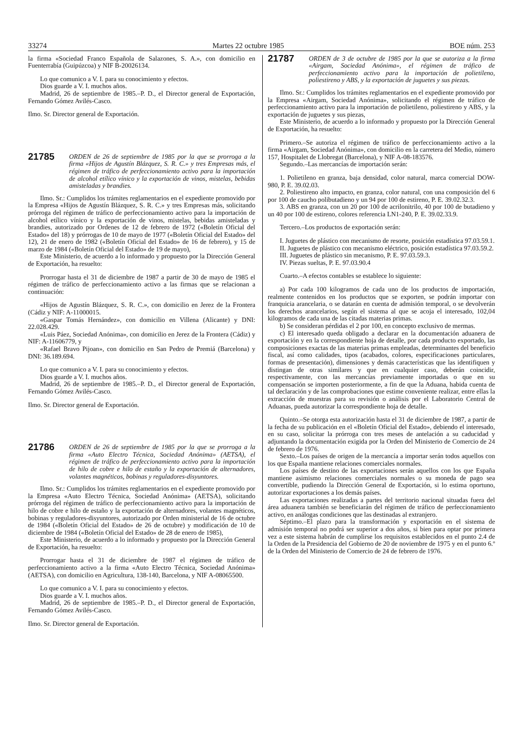33274 Martes 22 octubre 1985 BOE núm. 253
la firma «Sociedad Franco Española de Salazones, S. A.», con domicilio en Fuenterrabía (Guipúzcoa) y NIF B-20026134.
Lo que comunico a V. I. para su conocimiento y efectos.
Dios guarde a V. I. muchos años.
Madrid, 26 de septiembre de 1985.–P. D., el Director general de Exportación, Fernando Gómez Avilés-Casco.
Ilmo. Sr. Director general de Exportación.
21785
ORDEN de 26 de septiembre de 1985 por la que se prorroga a la firma «Hijos de Agustín Blázquez, S. R. C.» y tres Empresas más, el régimen de tráfico de perfeccionamiento activo para la importación de alcohol etílico vínico y la exportación de vinos, mistelas, bebidas amisteladas y brandies.
Ilmo. Sr.: Cumplidos los trámites reglamentarios en el expediente promovido por la Empresa «Hijos de Agustín Blázquez, S. R. C.» y tres Empresas más, solicitando prórroga del régimen de tráfico de perfeccionamiento activo para la importación de alcohol etílico vínico y la exportación de vinos, mistelas, bebidas amisteladas y brandies, autorizado por Ordenes de 12 de febrero de 1972 («Boletín Oficial del Estado» del 18) y prórrogas de 10 de mayo de 1977 («Boletín Oficial del Estado» del 12), 21 de enero de 1982 («Boletín Oficial del Estado» de 16 de febrero), y 15 de marzo de 1984 («Boletín Oficial del Estado» de 19 de mayo),
Este Ministerio, de acuerdo a lo informado y propuesto por la Dirección General de Exportación, ha resuelto:
Prorrogar hasta el 31 de diciembre de 1987 a partir de 30 de mayo de 1985 el régimen de tráfico de perfeccionamiento activo a las firmas que se relacionan a continuación:
«Hijos de Agustín Blázquez, S. R. C.», con domicilio en Jerez de la Frontera (Cádiz y NIF: A-11000015.
«Gaspar Tomás Hernández», con domicilio en Villena (Alicante) y DNI: 22.028.429.
«Luis Páez, Sociedad Anónima», con domicilio en Jerez de la Frontera (Cádiz) y NIF: A-11606779, y
«Rafael Bravo Pijoan», con domicilio en San Pedro de Premiá (Barcelona) y DNI: 36.189.694.
Lo que comunico a V. I. para su conocimiento y efectos.
Dios guarde a V. I. muchos años.
Madrid, 26 de septiembre de 1985.–P. D., el Director general de Exportación, Fernando Gómez Avilés-Casco.
Ilmo. Sr. Director general de Exportación.
21786
ORDEN de 26 de septiembre de 1985 por la que se prorroga a la firma «Auto Electro Técnica, Sociedad Anónima» (AETSA), el régimen de tráfico de perfeccionamiento activo para la importación de hilo de cobre e hilo de estaño y la exportación de alternadores, volantes magnéticos, bobinas y reguladores-disyuntores.
Ilmo. Sr.: Cumplidos los trámites reglamentarios en el expediente promovido por la Empresa «Auto Electro Técnica, Sociedad Anónima» (AETSA), solicitando prórroga del régimen de tráfico de perfeccionamiento activo para la importación de hilo de cobre e hilo de estaño y la exportación de alternadores, volantes magnéticos, bobinas y reguladores-disyuntores, autorizado por Orden ministerial de 16 de octubre de 1984 («Boletín Oficial del Estado» de 26 de octubre) y modificación de 10 de diciembre de 1984 («Boletín Oficial del Estado» de 28 de enero de 1985),
Este Ministerio, de acuerdo a lo informado y propuesto por la Dirección General de Exportación, ha resuelto:
Prorrogar hasta el 31 de diciembre de 1987 el régimen de tráfico de perfeccionamiento activo a la firma «Auto Electro Técnica, Sociedad Anónima» (AETSA), con domicilio en Agricultura, 138-140, Barcelona, y NIF A-08065500.
Lo que comunico a V. I. para su conocimiento y efectos.
Dios guarde a V. I. muchos años.
Madrid, 26 de septiembre de 1985.–P. D., el Director general de Exportación, Fernando Gómez Avilés-Casco.
Ilmo. Sr. Director general de Exportación.
21787
ORDEN de 3 de octubre de 1985 por la que se autoriza a la firma «Airgam, Sociedad Anónima», el régimen de tráfico de perfeccionamiento activo para la importación de polietileno, poliestireno y ABS, y la exportación de juguetes y sus piezas.
Ilmo. Sr.: Cumplidos los trámites reglamentarios en el expediente promovido por la Empresa «Airgam, Sociedad Anónima», solicitando el régimen de tráfico de perfeccionamiento activo para la importación de polietileno, poliestireno y ABS, y la exportación de juguetes y sus piezas,
Este Ministerio, de acuerdo a lo informado y propuesto por la Dirección General de Exportación, ha resuelto:
Primero.–Se autoriza el régimen de tráfico de perfeccionamiento activo a la firma «Airgam, Sociedad Anónima», con domicilio en la carretera del Medio, número 157, Hospitalet de Llobregat (Barcelona), y NIF A-08-183576.
Segundo.–Las mercancías de importación serán:
1. Polietileno en granza, baja densidad, color natural, marca comercial DOW-980, P. E. 39.02.03.
2. Poliestireno alto impacto, en granza, color natural, con una composición del 6 por 100 de caucho polibutadieno y un 94 por 100 de estireno, P. E. 39.02.32.3.
3. ABS en granza, con un 20 por 100 de acrilonitrilo, 40 por 100 de butadieno y un 40 por 100 de estireno, colores referencia LN1-240, P. E. 39.02.33.9.
Tercero.–Los productos de exportación serán:
I. Juguetes de plástico con mecanismo de resorte, posición estadística 97.03.59.1.
II. Juguetes de plástico con mecanismo eléctrico, posición estadística 97.03.59.2.
III. Juguetes de plástico sin mecanismo, P. E. 97.03.59.3.
IV. Piezas sueltas, P. E. 97.03.90.4
Cuarto.–A efectos contables se establece lo siguiente:
a) Por cada 100 kilogramos de cada uno de los productos de importación, realmente contenidos en los productos que se exporten, se podrán importar con franquicia arancelaria, o se datarán en cuenta de admisión temporal, o se devolverán los derechos arancelarios, según el sistema al que se acoja el interesado, 102,04 kilogramos de cada una de las citadas materias primas.
b) Se consideran pérdidas el 2 por 100, en concepto exclusivo de mermas.
c) El interesado queda obligado a declarar en la documentación aduanera de exportación y en la correspondiente hoja de detalle, por cada producto exportado, las composiciones exactas de las materias primas empleadas, determinantes del beneficio fiscal, así como calidades, tipos (acabados, colores, especificaciones particulares, formas de presentación), dimensiones y demás características que las identifiquen y distingan de otras similares y que en cualquier caso, deberán coincidir, respectivamente, con las mercancías previamente importadas o que en su compensación se importen posteriormente, a fin de que la Aduana, habida cuenta de tal declaración y de las comprobaciones que estime conveniente realizar, entre ellas la extracción de muestras para su revisión o análisis por el Laboratorio Central de Aduanas, pueda autorizar la correspondiente hoja de detalle.
Quinto.–Se otorga esta autorización hasta el 31 de diciembre de 1987, a partir de la fecha de su publicación en el «Boletín Oficial del Estado», debiendo el interesado, en su caso, solicitar la prórroga con tres meses de antelación a su caducidad y adjuntando la documentación exigida por la Orden del Ministerio de Comercio de 24 de febrero de 1976.
Sexto.–Los países de origen de la mercancía a importar serán todos aquellos con los que España mantiene relaciones comerciales normales.
Los países de destino de las exportaciones serán aquellos con los que España mantiene asimismo relaciones comerciales normales o su moneda de pago sea convertible, pudiendo la Dirección General de Exportación, si lo estima oportuno, autorizar exportaciones a los demás países.
Las exportaciones realizadas a partes del territorio nacional situadas fuera del área aduanera también se beneficiarán del régimen de tráfico de perfeccionamiento activo, en análogas condiciones que las destinadas al extranjero.
Séptimo.–El plazo para la transformación y exportación en el sistema de admisión temporal no podrá ser superior a dos años, si bien para optar por primera vez a este sistema habrán de cumplirse los requisitos establecidos en el punto 2.4 de la Orden de la Presidencia del Gobierno de 20 de noviembre de 1975 y en el punto 6.º de la Orden del Ministerio de Comercio de 24 de febrero de 1976.